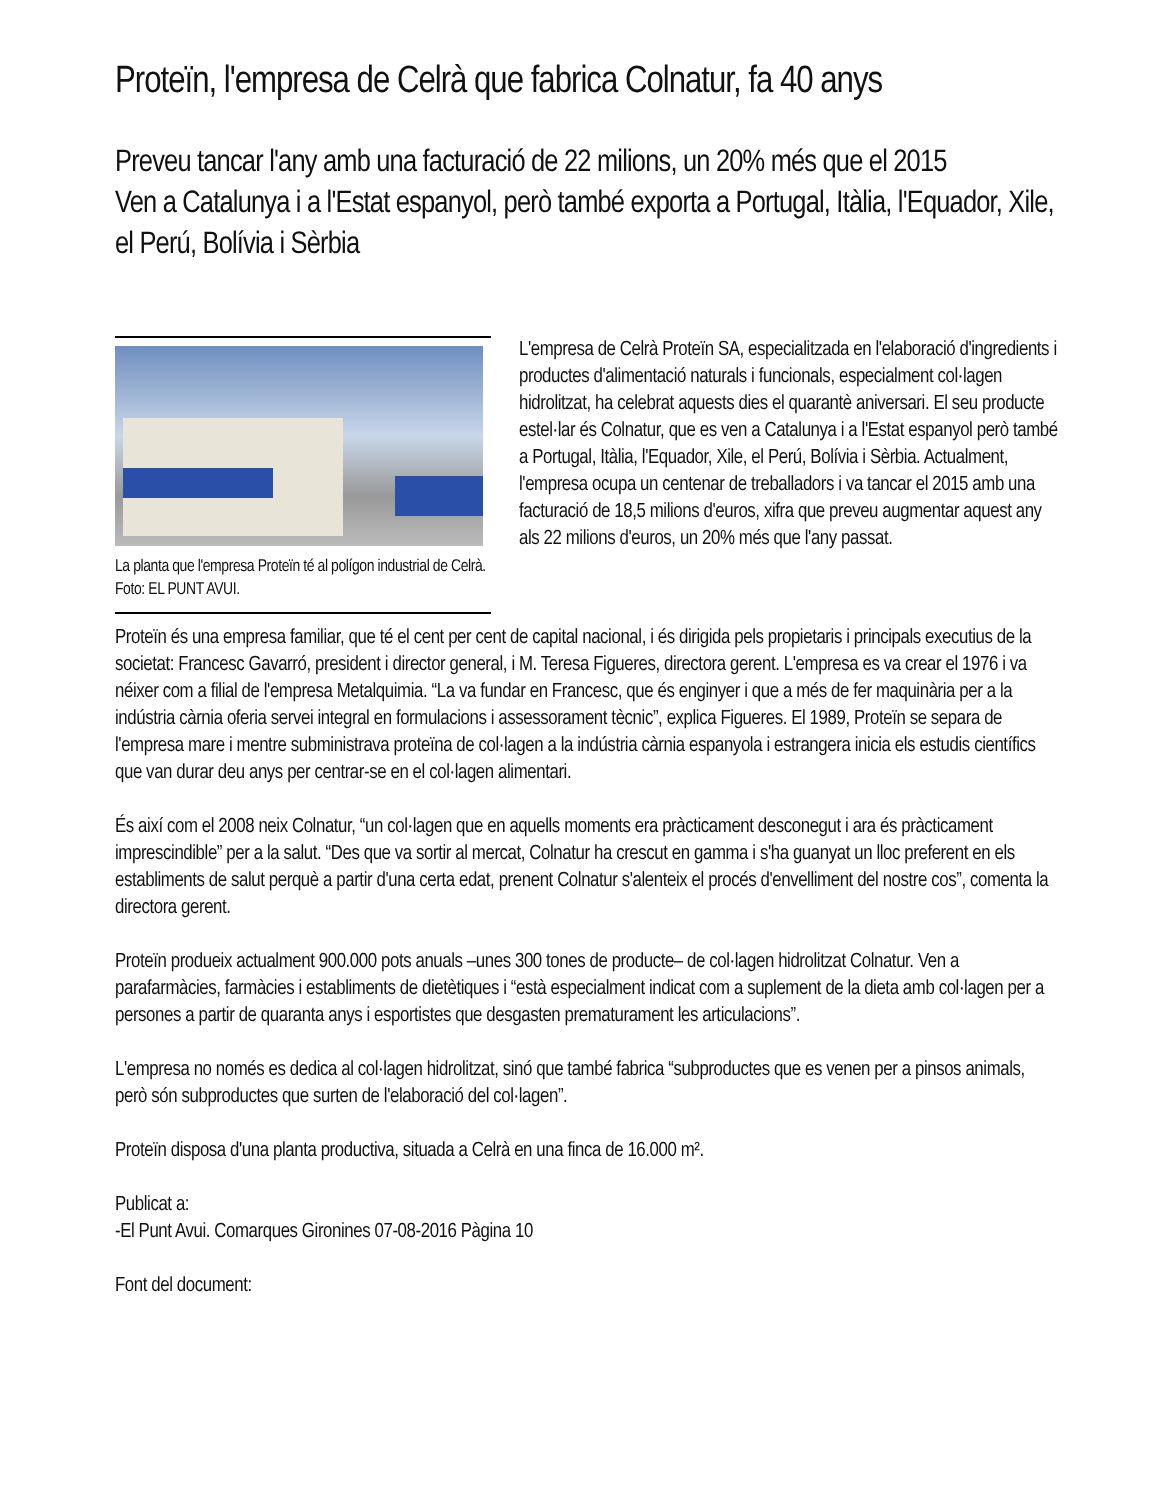Proteïn, l'empresa de Celrà que fabrica Colnatur, fa 40 anys
Preveu tancar l'any amb una facturació de 22 milions, un 20% més que el 2015
Ven a Catalunya i a l'Estat espanyol, però també exporta a Portugal, Itàlia, l'Equador, Xile, el Perú, Bolívia i Sèrbia
La planta que l'empresa Proteïn té al polígon industrial de Celrà. Foto: EL PUNT AVUI.
L'empresa de Celrà Proteïn SA, especialitzada en l'elaboració d'ingredients i productes d'alimentació naturals i funcionals, especialment col·lagen hidrolitzat, ha celebrat aquests dies el quarantè aniversari. El seu producte estel·lar és Colnatur, que es ven a Catalunya i a l'Estat espanyol però també a Portugal, Itàlia, l'Equador, Xile, el Perú, Bolívia i Sèrbia. Actualment, l'empresa ocupa un centenar de treballadors i va tancar el 2015 amb una facturació de 18,5 milions d'euros, xifra que preveu augmentar aquest any als 22 milions d'euros, un 20% més que l'any passat.
Proteïn és una empresa familiar, que té el cent per cent de capital nacional, i és dirigida pels propietaris i principals executius de la societat: Francesc Gavarró, president i director general, i M. Teresa Figueres, directora gerent. L'empresa es va crear el 1976 i va néixer com a filial de l'empresa Metalquimia. “La va fundar en Francesc, que és enginyer i que a més de fer maquinària per a la indústria càrnia oferia servei integral en formulacions i assessorament tècnic”, explica Figueres. El 1989, Proteïn se separa de l'empresa mare i mentre subministrava proteïna de col·lagen a la indústria càrnia espanyola i estrangera inicia els estudis científics que van durar deu anys per centrar-se en el col·lagen alimentari.
És així com el 2008 neix Colnatur, “un col·lagen que en aquells moments era pràcticament desconegut i ara és pràcticament imprescindible” per a la salut. “Des que va sortir al mercat, Colnatur ha crescut en gamma i s'ha guanyat un lloc preferent en els establiments de salut perquè a partir d'una certa edat, prenent Colnatur s'alenteix el procés d'envelliment del nostre cos”, comenta la directora gerent.
Proteïn produeix actualment 900.000 pots anuals –unes 300 tones de producte– de col·lagen hidrolitzat Colnatur. Ven a parafarmàcies, farmàcies i establiments de dietètiques i “està especialment indicat com a suplement de la dieta amb col·lagen per a persones a partir de quaranta anys i esportistes que desgasten prematurament les articulacions”.
L'empresa no només es dedica al col·lagen hidrolitzat, sinó que també fabrica “subproductes que es venen per a pinsos animals, però són subproductes que surten de l'elaboració del col·lagen”.
Proteïn disposa d'una planta productiva, situada a Celrà en una finca de 16.000 m².
Publicat a:
-El Punt Avui. Comarques Gironines 07-08-2016 Pàgina 10
Font del document: